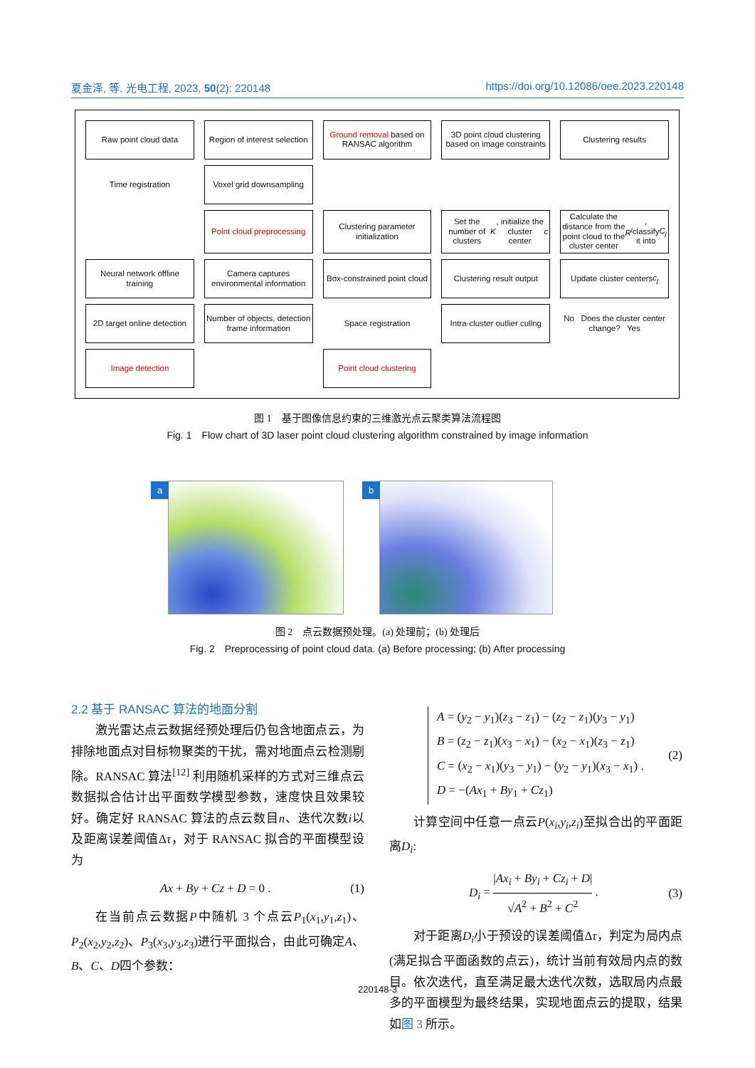夏金泽, 等. 光电工程, 2023, 50(2): 220148 https://doi.org/10.12086/oee.2023.220148
Raw point cloud data
Region of interest selection
Ground removal based on RANSAC algorithm
3D point cloud clustering based on image constraints
Clustering results
Time registration
Voxel grid downsampling
Point cloud preprocessing
Clustering parameter initialization
Set the number of clusters K, initialize the cluster center c
Calculate the distance from the point cloud to the cluster center R<sup>i</sup>, classify it into C<sub>j</sub>
Neural network offline training
Camera captures environmental information
Box-constrained point cloud
Clustering result output
Update cluster centers c<sub>j</sub>
2D target online detection
Number of objects, detection frame information
Space registration
Intra-cluster outlier cullng
No Does the cluster center change? Yes
Image detection
Point cloud clustering
图 1　基于图像信息约束的三维激光点云聚类算法流程图
Fig. 1　Flow chart of 3D laser point cloud clustering algorithm constrained by image information
a
b
图 2　点云数据预处理。(a) 处理前；(b) 处理后
Fig. 2　Preprocessing of point cloud data. (a) Before processing; (b) After processing
2.2 基于 RANSAC 算法的地面分割
激光雷达点云数据经预处理后仍包含地面点云，为排除地面点对目标物聚类的干扰，需对地面点云检测剔除。RANSAC 算法<sup>[12]</sup> 利用随机采样的方式对三维点云数据拟合估计出平面数学模型参数，速度快且效果较好。确定好 RANSAC 算法的点云数目n、迭代次数i以及距离误差阈值Δτ，对于 RANSAC 拟合的平面模型设为
Ax + By + Cz + D = 0 . (1)
在当前点云数据P中随机 3 个点云P<sub>1</sub>(x<sub>1</sub>,y<sub>1</sub>,z<sub>1</sub>)、P<sub>2</sub>(x<sub>2</sub>,y<sub>2</sub>,z<sub>2</sub>)、P<sub>3</sub>(x<sub>3</sub>,y<sub>3</sub>,z<sub>3</sub>)进行平面拟合，由此可确定A、B、C、D四个参数：
A = (y<sub>2</sub> − y<sub>1</sub>)(z<sub>3</sub> − z<sub>1</sub>) − (z<sub>2</sub> − z<sub>1</sub>)(y<sub>3</sub> − y<sub>1</sub>)
B = (z<sub>2</sub> − z<sub>1</sub>)(x<sub>3</sub> − x<sub>1</sub>) − (x<sub>2</sub> − x<sub>1</sub>)(z<sub>3</sub> − z<sub>1</sub>)
C = (x<sub>2</sub> − x<sub>1</sub>)(y<sub>3</sub> − y<sub>1</sub>) − (y<sub>2</sub> − y<sub>1</sub>)(x<sub>3</sub> − x<sub>1</sub>) .
D = −(Ax<sub>1</sub> + By<sub>1</sub> + Cz<sub>1</sub>) (2)
计算空间中任意一点云P(x<sub>i</sub>,y<sub>i</sub>,z<sub>i</sub>)至拟合出的平面距离D<sub>i</sub>:
D<sub>i</sub> = |Ax<sub>i</sub> + By<sub>i</sub> + Cz<sub>i</sub> + D| √A<sup>2</sup> + B<sup>2</sup> + C<sup>2</sup> . (3)
对于距离D<sub>i</sub>小于预设的误差阈值Δτ，判定为局内点 (满足拟合平面函数的点云)，统计当前有效局内点的数目。依次迭代，直至满足最大迭代次数，选取局内点最多的平面模型为最终结果，实现地面点云的提取，结果如图 3 所示。
220148-3